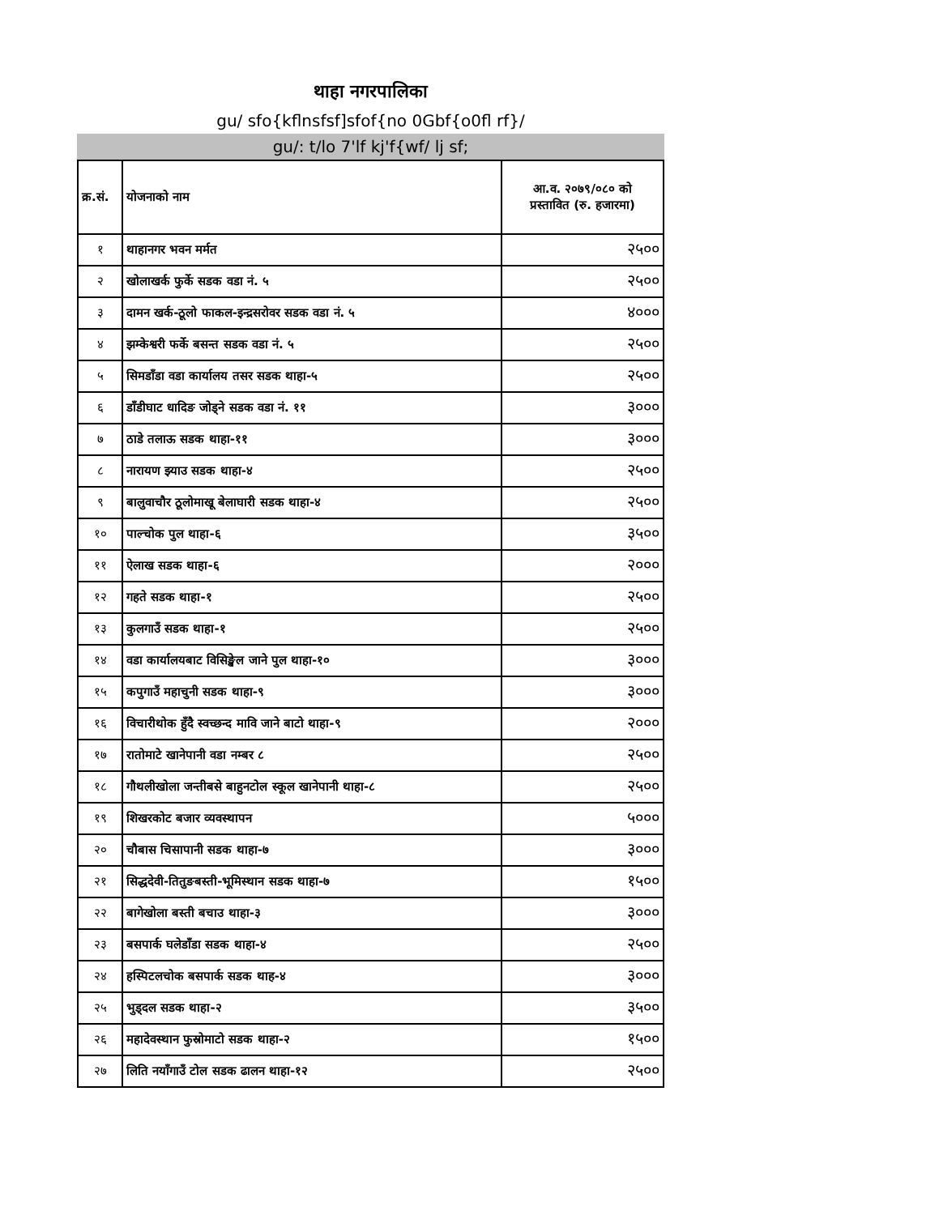थाहा नगरपालिका
gu/ sfo{kflnsfsf]sfof{no 0Gbf{o0fl rf}/
gu/: t/lo 7'lf kj'f{wf/ lj sf;
| क्र.सं. | योजनाको नाम | आ.व. २०७९/०८० को प्रस्तावित (रु. हजारमा) |
| --- | --- | --- |
| १ | थाहानगर भवन मर्मत | २५०० |
| २ | खोलाखर्क फुर्के सडक वडा नं. ५ | २५०० |
| ३ | दामन खर्क-ठूलो फाकल-इन्द्रसरोवर सडक वडा नं. ५ | ४००० |
| ४ | झम्केश्वरी फर्के बसन्त सडक वडा नं. ५ | २५०० |
| ५ | सिमडाँडा वडा कार्यालय तसर सडक थाहा-५ | २५०० |
| ६ | डाँडीघाट धादिङ जोड्ने सडक वडा नं. ११ | ३००० |
| ७ | ठाडे तलाऊ सडक थाहा-११ | ३००० |
| ८ | नारायण झ्याउ सडक थाहा-४ | २५०० |
| ९ | बालुवाचौर ठूलोमाखू बेलाघारी सडक थाहा-४ | २५०० |
| १० | पाल्चोक पुल थाहा-६ | ३५०० |
| ११ | ऐलाख सडक थाहा-६ | २००० |
| १२ | गहते सडक थाहा-१ | २५०० |
| १३ | कुलगाउँ सडक थाहा-१ | २५०० |
| १४ | वडा कार्यालयबाट विसिङ्खेल जाने पुल थाहा-१० | ३००० |
| १५ | कपुगाउँ महाचुनी सडक थाहा-९ | ३००० |
| १६ | विचारीथोक हुँदै स्वच्छन्द मावि जाने बाटो थाहा-९ | २००० |
| १७ | रातोमाटे खानेपानी वडा नम्बर ८ | २५०० |
| १८ | गौथलीखोला जन्तीबसे बाहुनटोल स्कूल खानेपानी थाहा-८ | २५०० |
| १९ | शिखरकोट बजार व्यवस्थापन | ५००० |
| २० | चौबास चिसापानी सडक थाहा-७ | ३००० |
| २१ | सिद्धदेवी-तितुङबस्ती-भूमिस्थान सडक थाहा-७ | १५०० |
| २२ | बागेखोला बस्ती बचाउ थाहा-३ | ३००० |
| २३ | बसपार्क घलेडाँडा सडक थाहा-४ | २५०० |
| २४ | हस्पिटलचोक बसपार्क सडक थाह-४ | ३००० |
| २५ | भुड्दल सडक थाहा-२ | ३५०० |
| २६ | महादेवस्थान फुस्रोमाटो सडक थाहा-२ | १५०० |
| २७ | लिति नयाँगाउँ टोल सडक ढालन थाहा-१२ | २५०० |